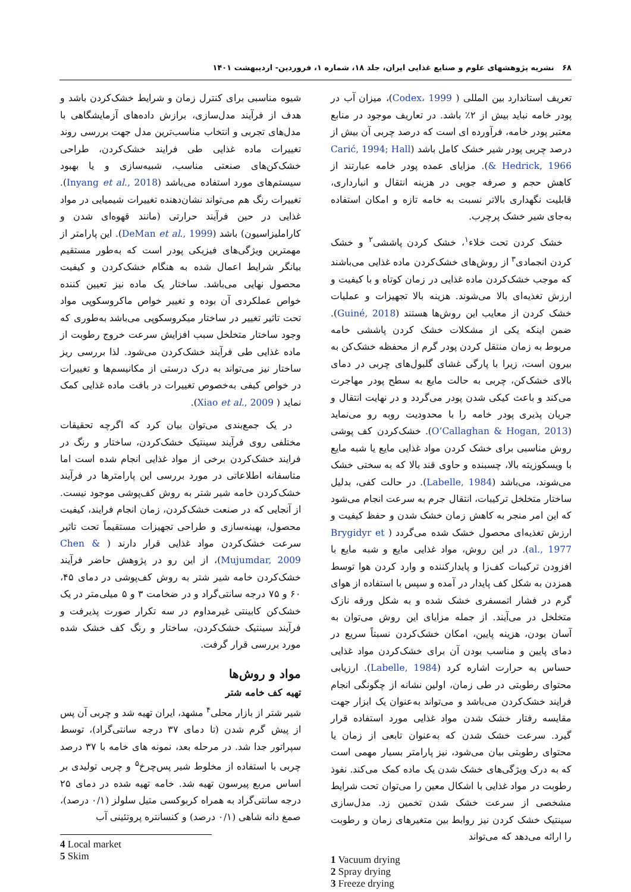۶۸ نشریه پژوهشهای علوم و صنایع غذایی ایران، جلد ۱۸، شماره ۱، فروردین- اردیبهشت ۱۴۰۱
تعریف استاندارد بین المللی ( Codex، 1999)، میزان آب در پودر خامه نباید بیش از ۲٪ باشد. در تعاریف موجود در منابع معتبر پودر خامه، فرآورده ای است که درصد چربی آن بیش از درصد چربی پودر شیر خشک کامل باشد (Carić, 1994; Hall & Hedrick, 1966). مزایای عمده پودر خامه عبارتند از کاهش حجم و صرفه جویی در هزینه انتقال و انبارداری، قابلیت نگهداری بالاتر نسبت به خامه تازه و امکان استفاده به‌جای شیر خشک پرچرب.
خشک کردن تحت خلاء<sup>۱</sup>، خشک کردن پاششی<sup>۲</sup> و خشک کردن انجمادی<sup>۳</sup> از روش‌های خشک‌کردن ماده غذایی می‌باشند که موجب خشک‌کردن ماده غذایی در زمان کوتاه و با کیفیت و ارزش تغذیه‌ای بالا می‌شوند. هزینه بالا تجهیزات و عملیات خشک کردن از معایب این روش‌ها هستند (Guiné, 2018). ضمن اینکه یکی از مشکلات خشک کردن پاششی خامه مربوط به زمان منتقل کردن پودر گرم از محفظه خشک‌کن به بیرون است، زیرا با پارگی غشای گلبول‌های چربی در دمای بالای خشک‌کن، چربی به حالت مایع به سطح پودر مهاجرت می‌کند و باعث کیکی شدن پودر می‌گردد و در نهایت انتقال و جریان پذیری پودر خامه را با محدودیت روبه رو می‌نماید (O’Callaghan & Hogan, 2013). خشک‌کردن کف پوشی روش مناسبی برای خشک کردن مواد غذایی مایع یا شبه مایع با ویسکوزیته بالا، چسبنده و حاوی قند بالا که به سختی خشک می‌شوند، می‌باشد (Labelle, 1984). در حالت کفی، بدلیل ساختار متخلخل ترکیبات، انتقال جرم به سرعت انجام می‌شود که این امر منجر به کاهش زمان خشک شدن و حفظ کیفیت و ارزش تغذیه‌ای محصول خشک شده می‌گردد ( Brygidyr et al., 1977). در این روش، مواد غذایی مایع و شبه مایع با افزودن ترکیبات کف‌زا و پایدارکننده و وارد کردن هوا توسط همزدن به شکل کف پایدار در آمده و سپس با استفاده از هوای گرم در فشار اتمسفری خشک شده و به شکل ورقه نازک متخلخل در می‌آیند. از جمله مزایای این روش می‌توان به آسان بودن، هزینه پایین، امکان خشک‌کردن نسبتاً سریع در دمای پایین و مناسب بودن آن برای خشک‌کردن مواد غذایی حساس به حرارت اشاره کرد (Labelle, 1984). ارزیابی محتوای رطوبتی در طی زمان، اولین نشانه از چگونگی انجام فرایند خشک‌کردن می‌باشد و می‌تواند به‌عنوان یک ابزار جهت مقایسه رفتار خشک شدن مواد غذایی مورد استفاده قرار گیرد. سرعت خشک شدن که به‌عنوان تابعی از زمان یا محتوای رطوبتی بیان می‌شود، نیز پارامتر بسیار مهمی است که به درک ویژگی‌های خشک شدن یک ماده کمک می‌کند. نفوذ رطوبت در مواد غذایی با اشکال معین را می‌توان تحت شرایط مشخصی از سرعت خشک شدن تخمین زد. مدل‌سازی سینتیک خشک کردن نیز روابط بین متغیرهای زمان و رطوبت را ارائه می‌دهد که می‌تواند
1 Vacuum drying
2 Spray drying
3 Freeze drying
شیوه مناسبی برای کنترل زمان و شرایط خشک‌کردن باشد و هدف از فرآیند مدل‌سازی، برازش داده‌های آزمایشگاهی با مدل‌های تجربی و انتخاب مناسب‌ترین مدل جهت بررسی روند تغییرات ماده غذایی طی فرایند خشک‌کردن، طراحی خشک‌کن‌های صنعتی مناسب، شبیه‌سازی و یا بهبود سیستم‌های مورد استفاده می‌باشد (Inyang et al., 2018). تغییرات رنگ هم می‌تواند نشان‌دهنده تغییرات شیمیایی در مواد غذایی در حین فرآیند حرارتی (مانند قهوه‌ای شدن و کاراملیزاسیون) باشد (DeMan et al., 1999). این پارامتر از مهمترین ویژگی‌های فیزیکی پودر است که به‌طور مستقیم بیانگر شرایط اعمال شده به هنگام خشک‌کردن و کیفیت محصول نهایی می‌باشد. ساختار یک ماده نیز تعیین کننده خواص عملکردی آن بوده و تغییر خواص ماکروسکوپی مواد تحت تاثیر تغییر در ساختار میکروسکوپی می‌باشد به‌طوری که وجود ساختار متخلخل سبب افزایش سرعت خروج رطوبت از ماده غذایی طی فرآیند خشک‌کردن می‌شود. لذا بررسی ریز ساختار نیز می‌تواند به درک درستی از مکانیسم‌ها و تغییرات در خواص کیفی به‌خصوص تغییرات در بافت ماده غذایی کمک نماید ( Xiao et al., 2009).
در یک جمع‌بندی می‌توان بیان کرد که اگرچه تحقیقات مختلفی روی فرآیند سینتیک خشک‌کردن، ساختار و رنگ در فرایند خشک‌کردن برخی از مواد غذایی انجام شده است اما متاسفانه اطلاعاتی در مورد بررسی این پارامترها در فرآیند خشک‌کردن خامه شیر شتر به روش کف‌پوشی موجود نیست. از آنجایی که در صنعت خشک‌کردن، زمان انجام فرایند، کیفیت محصول، بهینه‌سازی و طراحی تجهیزات مستقیماً تحت تاثیر سرعت خشک‌کردن مواد غذایی قرار دارند ( Chen & Mujumdar, 2009)، از این رو در پژوهش حاضر فرآیند خشک‌کردن خامه شیر شتر به روش کف‌پوشی در دمای ۴۵، ۶۰ و ۷۵ درجه سانتی‌گراد و در ضخامت ۳ و ۵ میلی‌متر در یک خشک‌کن کابینتی غیرمداوم در سه تکرار صورت پذیرفت و فرآیند سینتیک خشک‌کردن، ساختار و رنگ کف خشک شده مورد بررسی قرار گرفت.
مواد و روش‌ها
تهیه کف خامه شتر
شیر شتر از بازار محلی<sup>۴</sup> مشهد، ایران تهیه شد و چربی آن پس از پیش گرم شدن (تا دمای ۳۷ درجه سانتی‌گراد)، توسط سپراتور جدا شد. در مرحله بعد، نمونه های خامه با ۳۷ درصد چربی با استفاده از مخلوط شیر پس‌چرخ<sup>۵</sup> و چربی تولیدی بر اساس مربع پیرسون تهیه شد. خامه تهیه شده در دمای ۲۵ درجه سانتی‌گراد به همراه کربوکسی متیل سلولز (۰/۱ درصد)، صمغ دانه شاهی (۰/۱ درصد) و کنسانتره پروتئینی آب
4 Local market
5 Skim